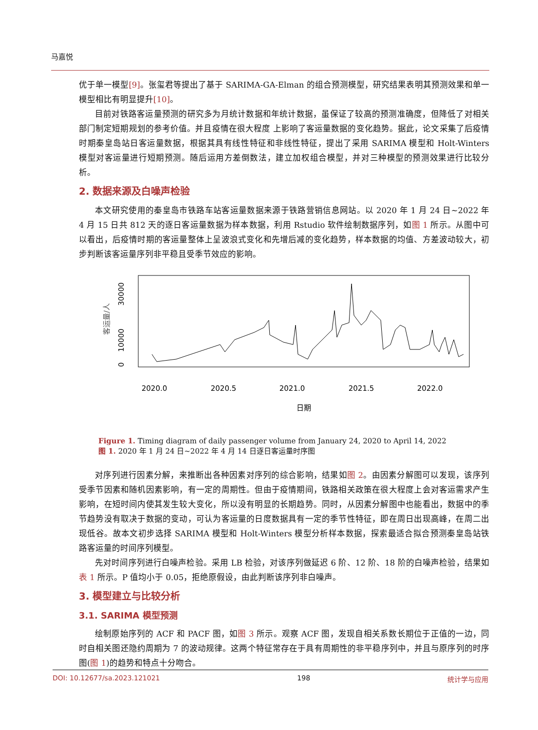马嘉悦
优于单一模型[9]。张玺君等提出了基于 SARIMA-GA-Elman 的组合预测模型，研究结果表明其预测效果和单一模型相比有明显提升[10]。
目前对铁路客运量预测的研究多为月统计数据和年统计数据，虽保证了较高的预测准确度，但降低了对相关部门制定短期规划的参考价值。并且疫情在很大程度 上影响了客运量数据的变化趋势。据此，论文采集了后疫情时期秦皇岛站日客运量数据，根据其具有线性特征和非线性特征，提出了采用 SARIMA 模型和 Holt-Winters 模型对客运量进行短期预测。随后运用方差倒数法，建立加权组合模型，并对三种模型的预测效果进行比较分析。
2. 数据来源及白噪声检验
本文研究使用的秦皇岛市铁路车站客运量数据来源于铁路营销信息网站。以 2020 年 1 月 24 日~2022 年 4 月 15 日共 812 天的逐日客运量数据为样本数据，利用 Rstudio 软件绘制数据序列，如图 1 所示。从图中可以看出，后疫情时期的客运量整体上呈波浪式变化和先增后减的变化趋势，样本数据的均值、方差波动较大，初步判断该客运量序列非平稳且受季节效应的影响。
2020.0
2020.5
2021.0
2021.5
2022.0
日期
0
10000
30000
客运量/人
Figure 1. Timing diagram of daily passenger volume from January 24, 2020 to April 14, 2022
图 1. 2020 年 1 月 24 日~2022 年 4 月 14 日逐日客运量时序图
对序列进行因素分解，来推断出各种因素对序列的综合影响，结果如图 2。由因素分解图可以发现，该序列受季节因素和随机因素影响，有一定的周期性。但由于疫情期间，铁路相关政策在很大程度上会对客运需求产生影响，在短时间内使其发生较大变化，所以没有明显的长期趋势。同时，从因素分解图中也能看出，数据中的季节趋势没有取决于数据的变动，可认为客运量的日度数据具有一定的季节性特征，即在周日出现高峰，在周二出现低谷。故本文初步选择 SARIMA 模型和 Holt-Winters 模型分析样本数据，探索最适合拟合预测秦皇岛站铁路客运量的时间序列模型。
先对时间序列进行白噪声检验。采用 LB 检验，对该序列做延迟 6 阶、12 阶、18 阶的白噪声检验，结果如表 1 所示。P 值均小于 0.05，拒绝原假设，由此判断该序列非白噪声。
3. 模型建立与比较分析
3.1. SARIMA 模型预测
绘制原始序列的 ACF 和 PACF 图，如图 3 所示。观察 ACF 图，发现自相关系数长期位于正值的一边，同时自相关图还隐约周期为 7 的波动规律。这两个特征常存在于具有周期性的非平稳序列中，并且与原序列的时序图(图 1)的趋势和特点十分吻合。
DOI: 10.12677/sa.2023.121021 198 统计学与应用